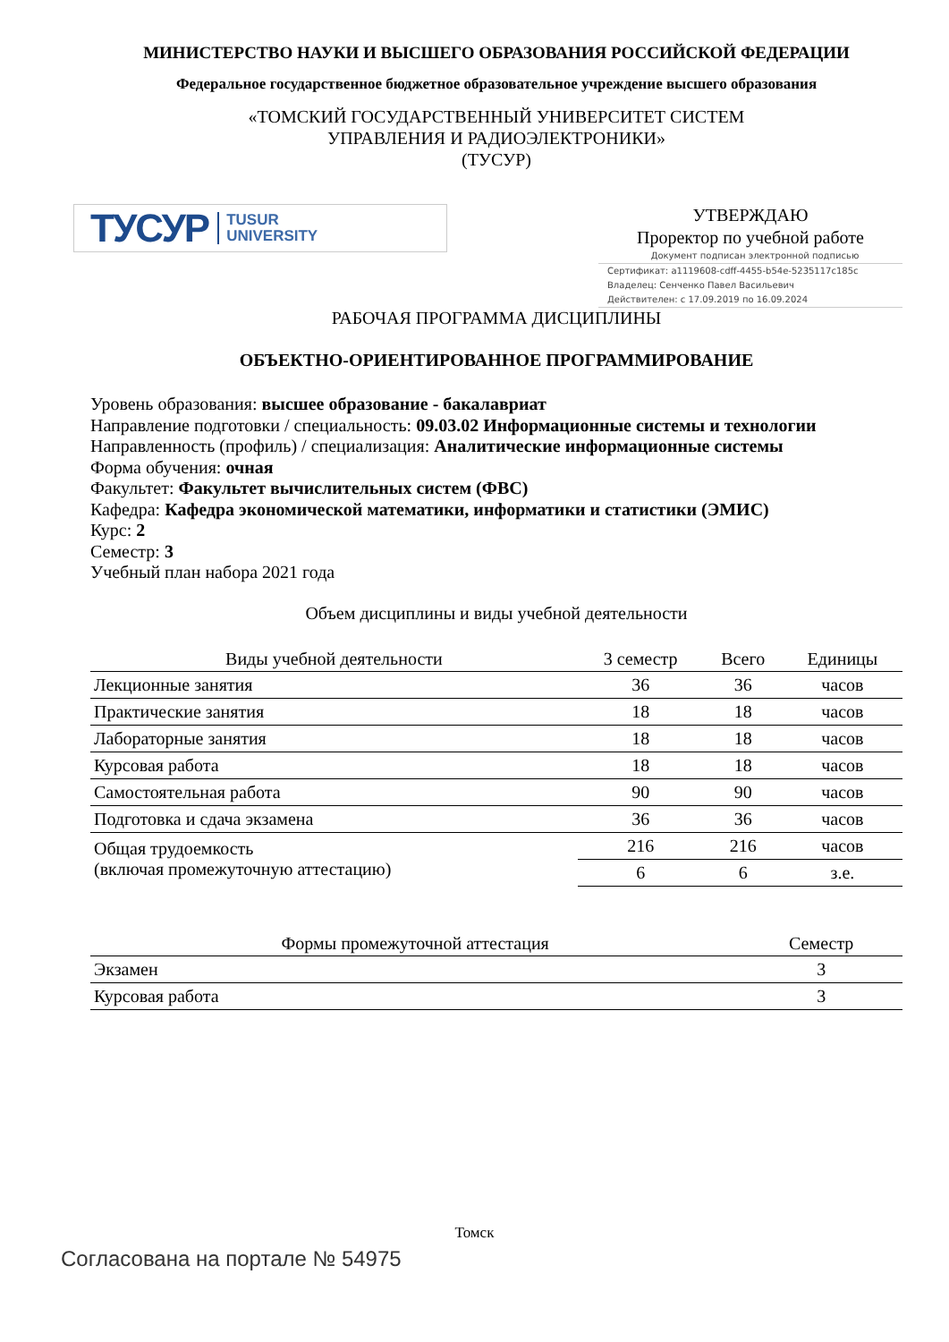МИНИСТЕРСТВО НАУКИ И ВЫСШЕГО ОБРАЗОВАНИЯ РОССИЙСКОЙ ФЕДЕРАЦИИ
Федеральное государственное бюджетное образовательное учреждение высшего образования
«ТОМСКИЙ ГОСУДАРСТВЕННЫЙ УНИВЕРСИТЕТ СИСТЕМ
УПРАВЛЕНИЯ И РАДИОЭЛЕКТРОНИКИ»
(ТУСУР)
ТУСУР TUSUR
UNIVERSITY
УТВЕРЖДАЮ
Проректор по учебной работе
Документ подписан электронной подписью
Сертификат: a1119608-cdff-4455-b54e-5235117c185c
Владелец: Сенченко Павел Васильевич
Действителен: с 17.09.2019 по 16.09.2024
РАБОЧАЯ ПРОГРАММА ДИСЦИПЛИНЫ
ОБЪЕКТНО-ОРИЕНТИРОВАННОЕ ПРОГРАММИРОВАНИЕ
Уровень образования: высшее образование - бакалавриат
Направление подготовки / специальность: 09.03.02 Информационные системы и технологии
Направленность (профиль) / специализация: Аналитические информационные системы
Форма обучения: очная
Факультет: Факультет вычислительных систем (ФВС)
Кафедра: Кафедра экономической математики, информатики и статистики (ЭМИС)
Курс: 2
Семестр: 3
Учебный план набора 2021 года
Объем дисциплины и виды учебной деятельности
| Виды учебной деятельности | 3 семестр | Всего | Единицы |
| --- | --- | --- | --- |
| Лекционные занятия | 36 | 36 | часов |
| Практические занятия | 18 | 18 | часов |
| Лабораторные занятия | 18 | 18 | часов |
| Курсовая работа | 18 | 18 | часов |
| Самостоятельная работа | 90 | 90 | часов |
| Подготовка и сдача экзамена | 36 | 36 | часов |
| Общая трудоемкость (включая промежуточную аттестацию) | 216 | 216 | часов |
| | 6 | 6 | з.е. |
| Формы промежуточной аттестация | Семестр |
| --- | --- |
| Экзамен | 3 |
| Курсовая работа | 3 |
Томск
Согласована на портале № 54975